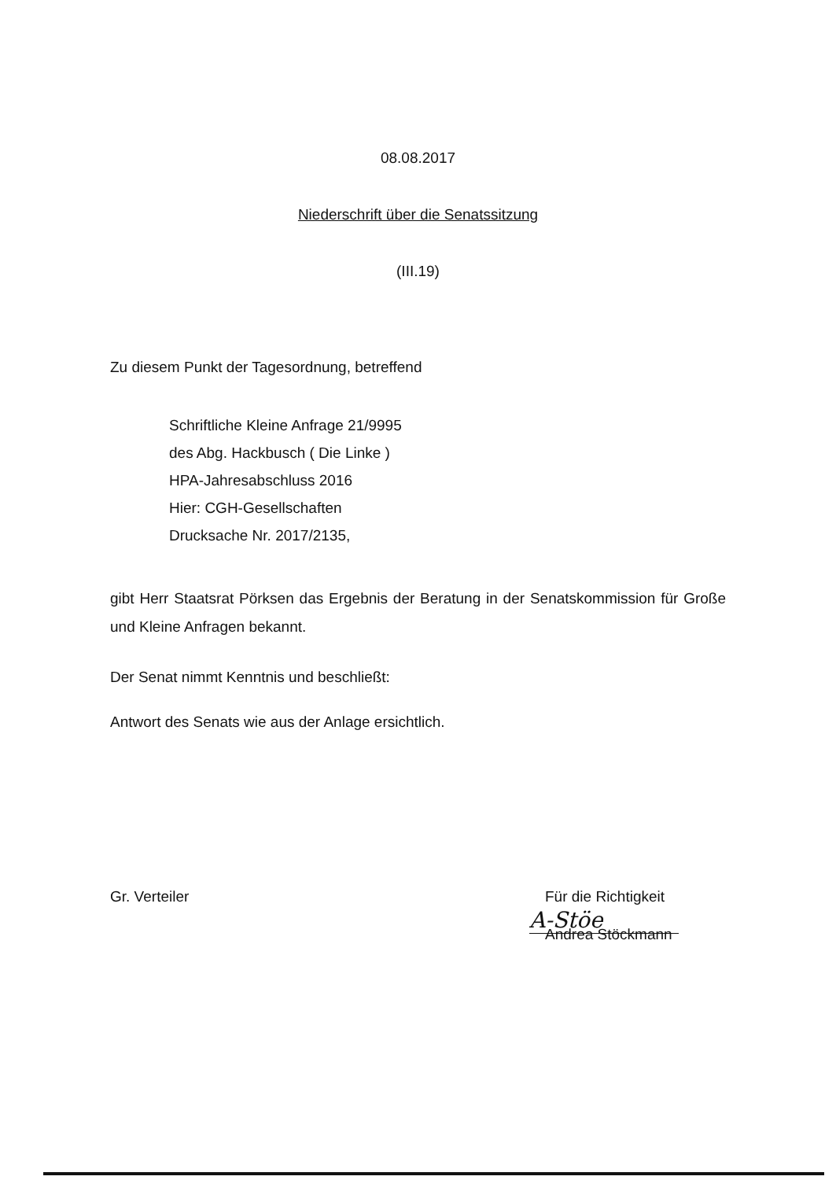08.08.2017
Niederschrift über die Senatssitzung
(III.19)
Zu diesem Punkt der Tagesordnung, betreffend
Schriftliche Kleine Anfrage 21/9995
des Abg. Hackbusch ( Die Linke )
HPA-Jahresabschluss 2016
Hier: CGH-Gesellschaften
Drucksache Nr. 2017/2135,
gibt Herr Staatsrat Pörksen das Ergebnis der Beratung in der Senatskommission für Große und Kleine Anfragen bekannt.
Der Senat nimmt Kenntnis und beschließt:
Antwort des Senats wie aus der Anlage ersichtlich.
Gr. Verteiler Für die Richtigkeit
A-Stöe
Andrea Stöckmann